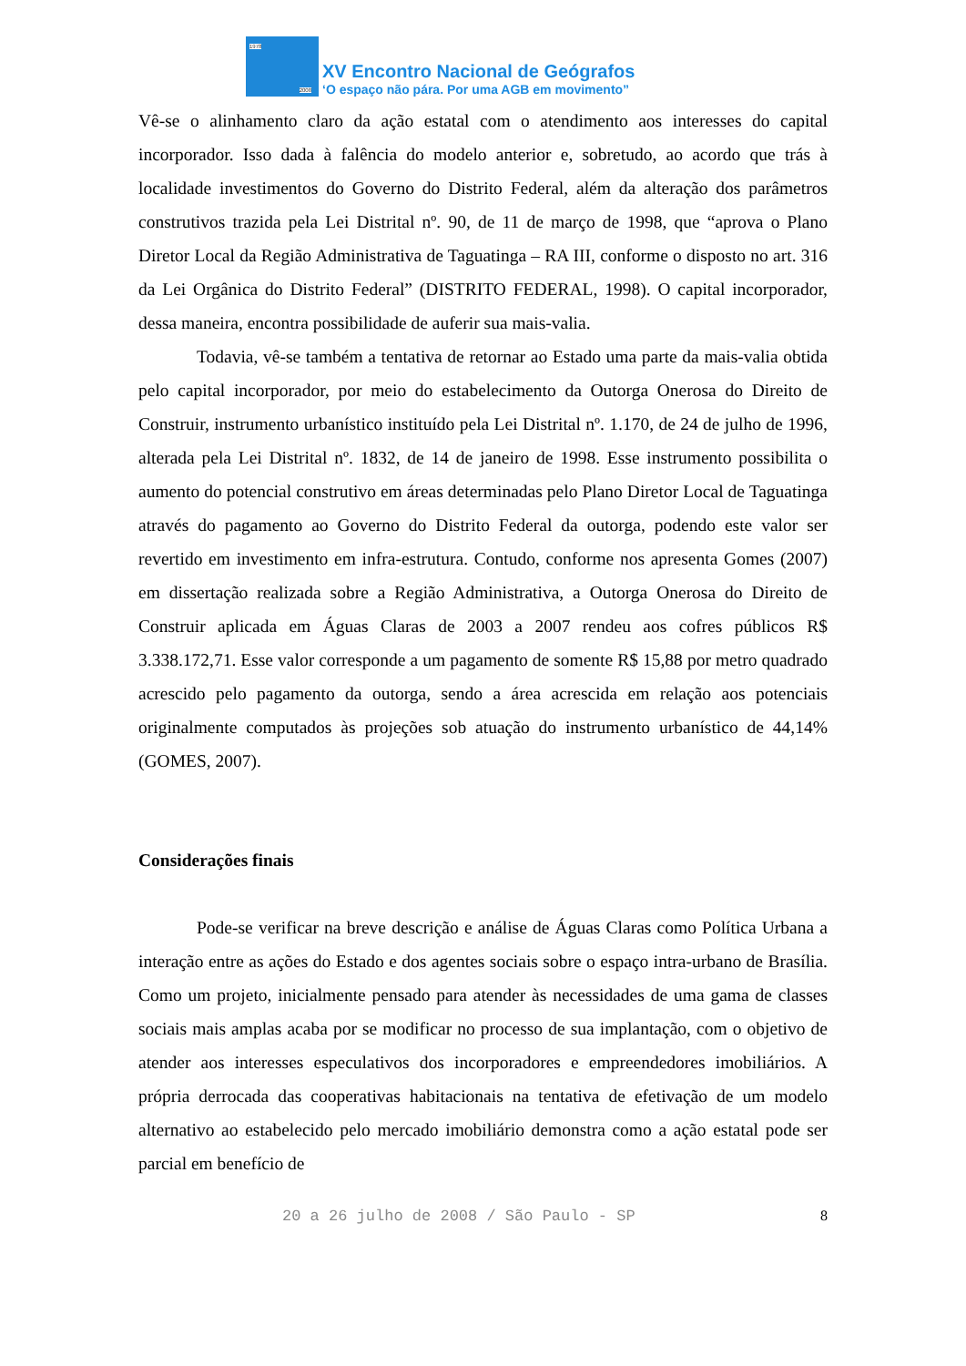1978
2008
XV Encontro Nacional de Geógrafos
‘O espaço não pára. Por uma AGB em movimento”
Vê-se o alinhamento claro da ação estatal com o atendimento aos interesses do capital incorporador. Isso dada à falência do modelo anterior e, sobretudo, ao acordo que trás à localidade investimentos do Governo do Distrito Federal, além da alteração dos parâmetros construtivos trazida pela Lei Distrital nº. 90, de 11 de março de 1998, que “aprova o Plano Diretor Local da Região Administrativa de Taguatinga – RA III, conforme o disposto no art. 316 da Lei Orgânica do Distrito Federal” (DISTRITO FEDERAL, 1998). O capital incorporador, dessa maneira, encontra possibilidade de auferir sua mais-valia.
Todavia, vê-se também a tentativa de retornar ao Estado uma parte da mais-valia obtida pelo capital incorporador, por meio do estabelecimento da Outorga Onerosa do Direito de Construir, instrumento urbanístico instituído pela Lei Distrital nº. 1.170, de 24 de julho de 1996, alterada pela Lei Distrital nº. 1832, de 14 de janeiro de 1998. Esse instrumento possibilita o aumento do potencial construtivo em áreas determinadas pelo Plano Diretor Local de Taguatinga através do pagamento ao Governo do Distrito Federal da outorga, podendo este valor ser revertido em investimento em infra-estrutura. Contudo, conforme nos apresenta Gomes (2007) em dissertação realizada sobre a Região Administrativa, a Outorga Onerosa do Direito de Construir aplicada em Águas Claras de 2003 a 2007 rendeu aos cofres públicos R$ 3.338.172,71. Esse valor corresponde a um pagamento de somente R$ 15,88 por metro quadrado acrescido pelo pagamento da outorga, sendo a área acrescida em relação aos potenciais originalmente computados às projeções sob atuação do instrumento urbanístico de 44,14% (GOMES, 2007).
Considerações finais
Pode-se verificar na breve descrição e análise de Águas Claras como Política Urbana a interação entre as ações do Estado e dos agentes sociais sobre o espaço intra-urbano de Brasília. Como um projeto, inicialmente pensado para atender às necessidades de uma gama de classes sociais mais amplas acaba por se modificar no processo de sua implantação, com o objetivo de atender aos interesses especulativos dos incorporadores e empreendedores imobiliários. A própria derrocada das cooperativas habitacionais na tentativa de efetivação de um modelo alternativo ao estabelecido pelo mercado imobiliário demonstra como a ação estatal pode ser parcial em benefício de
20 a 26 julho de 2008 / São Paulo - SP 8